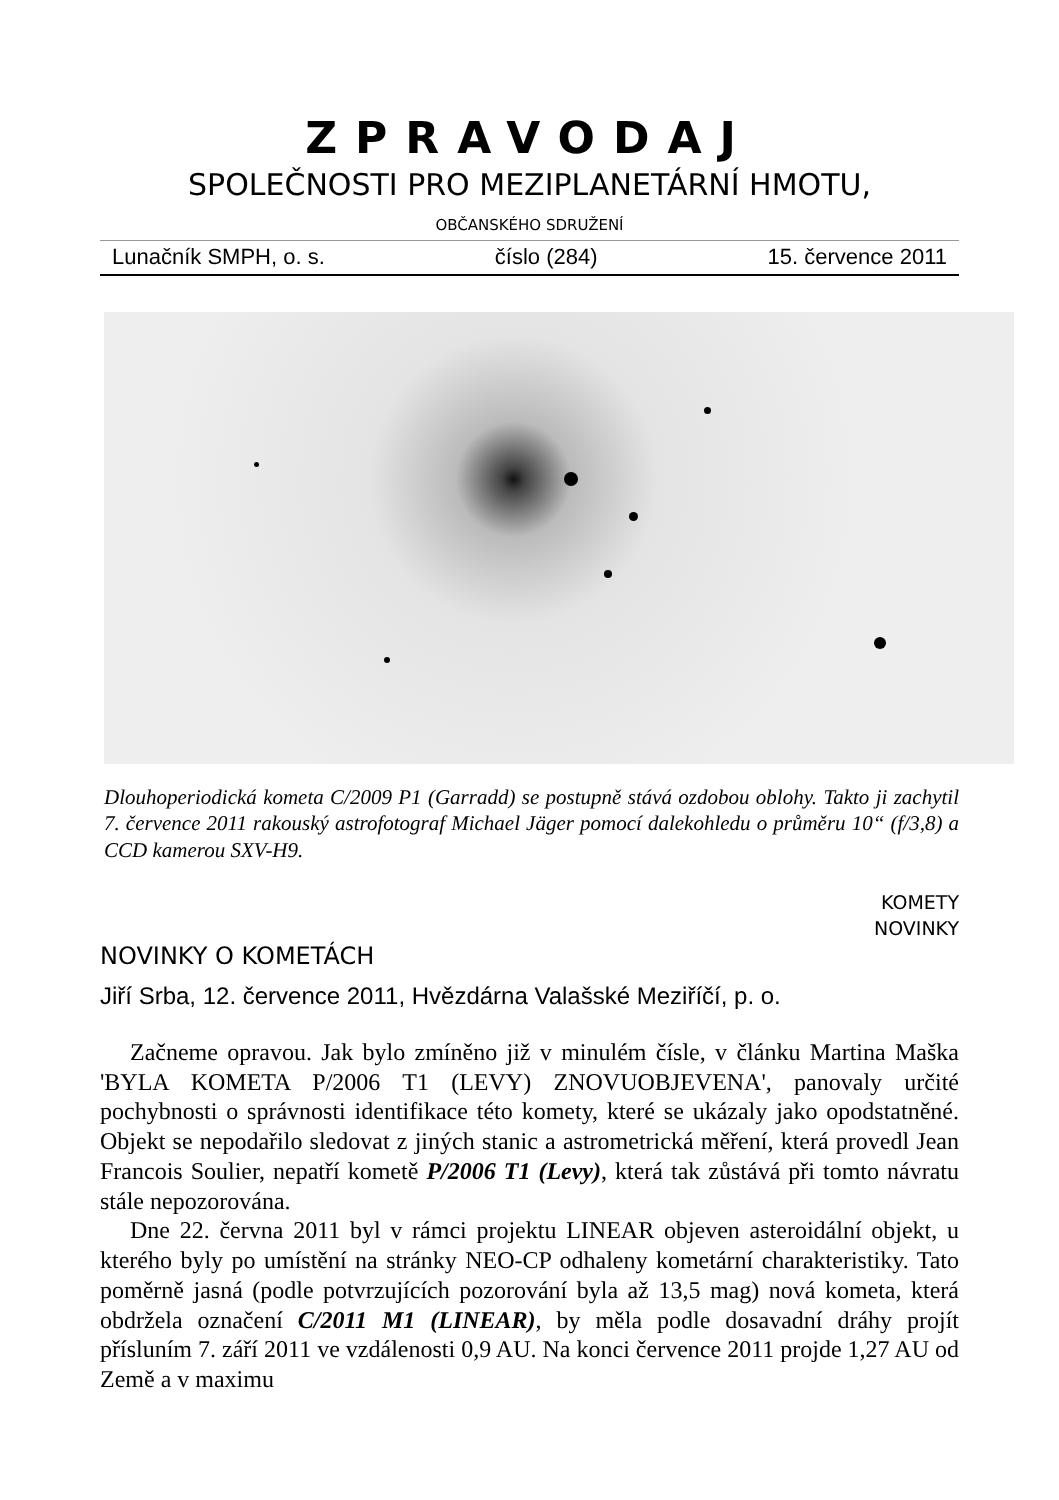ZPRAVODAJ
SPOLEČNOSTI PRO MEZIPLANETÁRNÍ HMOTU,
OBČANSKÉHO SDRUŽENÍ
Lunačník SMPH, o. s. číslo (284) 15. července 2011
Dlouhoperiodická kometa C/2009 P1 (Garradd) se postupně stává ozdobou oblohy. Takto ji zachytil 7. července 2011 rakouský astrofotograf Michael Jäger pomocí dalekohledu o průměru 10“ (f/3,8) a CCD kamerou SXV-H9.
KOMETY
NOVINKY
NOVINKY O KOMETÁCH
Jiří Srba, 12. července 2011, Hvězdárna Valašské Meziříčí, p. o.
Začneme opravou. Jak bylo zmíněno již v minulém čísle, v článku Martina Maška 'BYLA KOMETA P/2006 T1 (LEVY) ZNOVUOBJEVENA', panovaly určité pochybnosti o správnosti identifikace této komety, které se ukázaly jako opodstatněné. Objekt se nepodařilo sledovat z jiných stanic a astrometrická měření, která provedl Jean Francois Soulier, nepatří kometě P/2006 T1 (Levy), která tak zůstává při tomto návratu stále nepozorována.
Dne 22. června 2011 byl v rámci projektu LINEAR objeven asteroidální objekt, u kterého byly po umístění na stránky NEO-CP odhaleny kometární charakteristiky. Tato poměrně jasná (podle potvrzujících pozorování byla až 13,5 mag) nová kometa, která obdržela označení C/2011 M1 (LINEAR), by měla podle dosavadní dráhy projít přísluním 7. září 2011 ve vzdálenosti 0,9 AU. Na konci července 2011 projde 1,27 AU od Země a v maximu